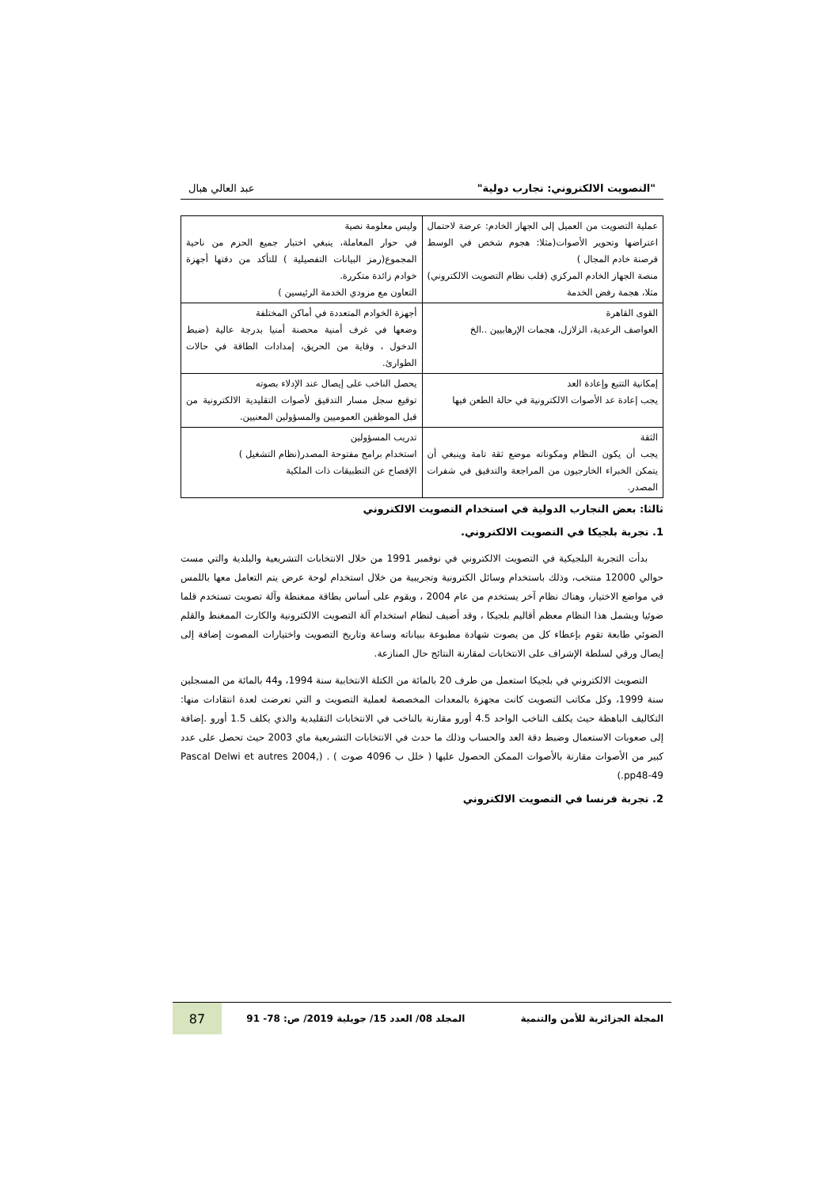"التصويت الالكتروني: تجارب دولية" عبد العالي هبال
| عملية التصويت من العميل إلى الجهاز الخادم: عرضة لاحتمال اعتراضها وتحوير الأصوات(مثلا: هجوم شخص في الوسط قرصنة خادم المجال ) منصة الجهاز الخادم المركزي (قلب نظام التصويت الالكتروني) مثلا، هجمة رفض الخدمة | وليس معلومة نصية في حوار المعاملة، ينبغي اختبار جميع الحزم من ناحية المجموع(رمز البيانات التفصيلية ) للتأكد من دقتها أجهزة خوادم زائدة متكررة. التعاون مع مزودي الخدمة الرئيسين ) |
| القوى القاهرة العواصف الرعدية، الزلازل، هجمات الإرهابيين ..الخ | أجهزة الخوادم المتعددة في أماكن المختلفة وضعها في غرف أمنية محصنة أمنيا بدرجة عالية (ضبط الدخول ، وقاية من الحريق، إمدادات الطاقة في حالات الطوارئ. |
| إمكانية التتبع وإعادة العد يجب إعادة عد الأصوات الالكترونية في حالة الطعن فيها | يحصل الناخب على إيصال عند الإدلاء بصوته توقيع سجل مسار التدقيق لأصوات التقليدية الالكترونية من قبل الموظفين العموميين والمسؤولين المعنيين. |
| الثقة يجب أن يكون النظام ومكوناته موضع ثقة تامة وينبغي أن يتمكن الخبراء الخارجيون من المراجعة والتدقيق في شفرات المصدر. | تدريب المسؤولين استخدام برامج مفتوحة المصدر(نظام التشغيل ) الإفصاح عن التطبيقات ذات الملكية |
ثالثا: بعض التجارب الدولية في استخدام التصويت الالكتروني
1. تجربة بلجيكا في التصويت الالكتروني.
بدأت التجربة البلجيكية في التصويت الالكتروني في نوفمبر 1991 من خلال الانتخابات التشريعية والبلدية والتي مست حوالي 12000 منتخب، وذلك باستخدام وسائل الكترونية وتجريبية من خلال استخدام لوحة عرض يتم التعامل معها باللمس في مواضع الاختيار، وهناك نظام آخر يستخدم من عام 2004 ، ويقوم على أساس بطاقة ممغنطة وآلة تصويت تستخدم قلما ضوئيا ويشمل هذا النظام معظم أقاليم بلجيكا ، وقد أضيف لنظام استخدام آلة التصويت الالكترونية والكارت الممغنط والقلم الضوئي طابعة تقوم بإعطاء كل من يصوت شهادة مطبوعة ببياناته وساعة وتاريخ التصويت واختيارات المصوت إضافة إلى إيصال ورقي لسلطة الإشراف على الانتخابات لمقارنة النتائج حال المنازعة.
التصويت الالكتروني في بلجيكا استعمل من طرف 20 بالمائة من الكتلة الانتخابية سنة 1994، و44 بالمائة من المسجلين سنة 1999، وكل مكاتب التصويت كانت مجهزة بالمعدات المخصصة لعملية التصويت و التي تعرضت لعدة انتقادات منها: التكاليف الباهظة حيث يكلف الناخب الواحد 4.5 أورو مقارنة بالناخب في الانتخابات التقليدية والذي يكلف 1.5 أورو .إضافة إلى صعوبات الاستعمال وضبط دقة العد والحساب وذلك ما حدث في الانتخابات التشريعية ماي 2003 حيث تحصل على عدد كبير من الأصوات مقارنة بالأصوات الممكن الحصول عليها ( خلل ب 4096 صوت ) . (Pascal Delwi et autres 2004, pp48-49.)
2. تجربة فرنسا في التصويت الالكتروني
المجلة الجزائرية للأمن والتنمية المجلد 08/ العدد 15/ جويلية 2019/ ص: 78- 91 87